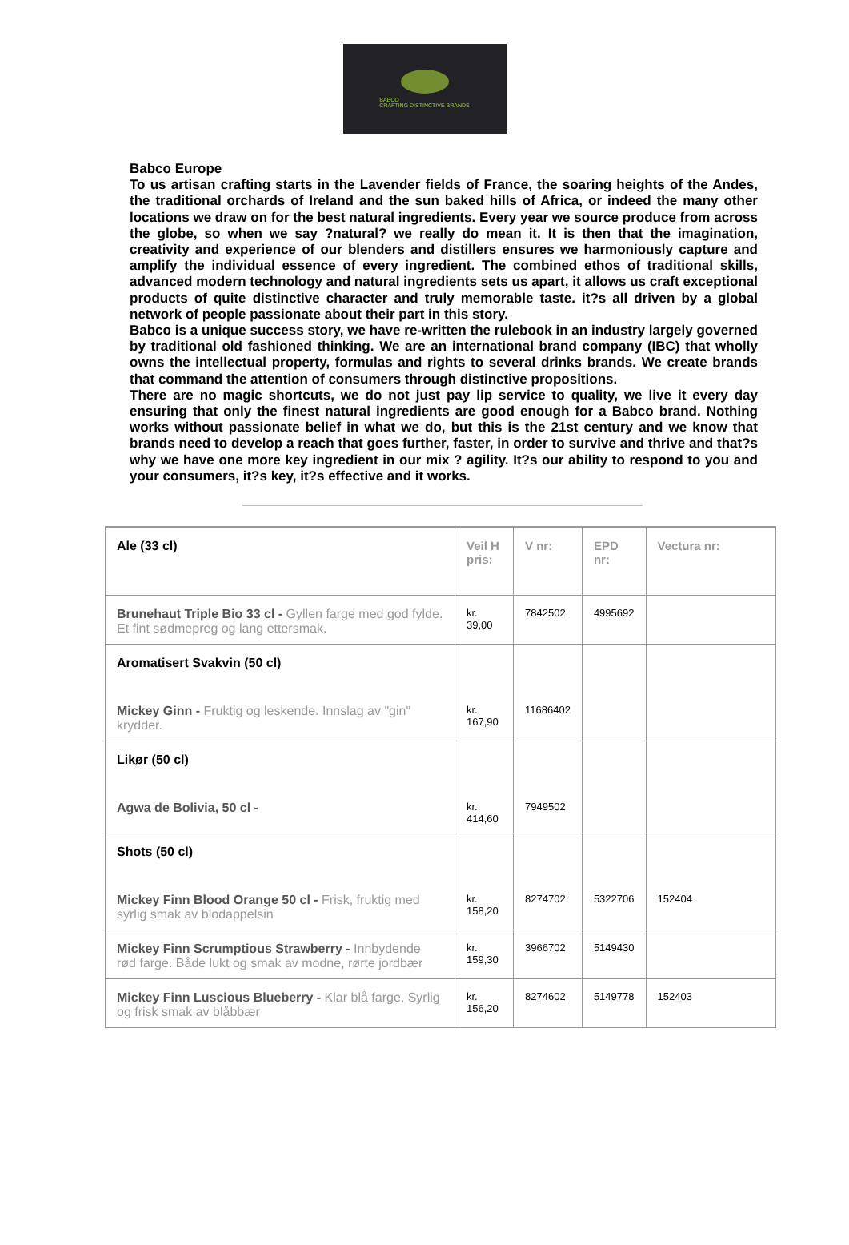BABCO
CRAFTING DISTINCTIVE BRANDS
Babco Europe
To us artisan crafting starts in the Lavender fields of France, the soaring heights of the Andes, the traditional orchards of Ireland and the sun baked hills of Africa, or indeed the many other locations we draw on for the best natural ingredients. Every year we source produce from across the globe, so when we say ?natural? we really do mean it. It is then that the imagination, creativity and experience of our blenders and distillers ensures we harmoniously capture and amplify the individual essence of every ingredient. The combined ethos of traditional skills, advanced modern technology and natural ingredients sets us apart, it allows us craft exceptional products of quite distinctive character and truly memorable taste. it?s all driven by a global network of people passionate about their part in this story.
Babco is a unique success story, we have re-written the rulebook in an industry largely governed by traditional old fashioned thinking. We are an international brand company (IBC) that wholly owns the intellectual property, formulas and rights to several drinks brands. We create brands that command the attention of consumers through distinctive propositions.
There are no magic shortcuts, we do not just pay lip service to quality, we live it every day ensuring that only the finest natural ingredients are good enough for a Babco brand. Nothing works without passionate belief in what we do, but this is the 21st century and we know that brands need to develop a reach that goes further, faster, in order to survive and thrive and that?s why we have one more key ingredient in our mix ? agility. It?s our ability to respond to you and your consumers, it?s key, it?s effective and it works.
| Ale (33 cl) | Veil H pris: | V nr: | EPD nr: | Vectura nr: |
| Brunehaut Triple Bio 33 cl - Gyllen farge med god fylde. Et fint sødmepreg og lang ettersmak. | kr. 39,00 | 7842502 | 4995692 | |
| Aromatisert Svakvin (50 cl) Mickey Ginn - Fruktig og leskende. Innslag av "gin" krydder. | kr. 167,90 | 11686402 | | |
| Likør (50 cl) Agwa de Bolivia, 50 cl - | kr. 414,60 | 7949502 | | |
| Shots (50 cl) Mickey Finn Blood Orange 50 cl - Frisk, fruktig med syrlig smak av blodappelsin | kr. 158,20 | 8274702 | 5322706 | 152404 |
| Mickey Finn Scrumptious Strawberry - Innbydende rød farge. Både lukt og smak av modne, rørte jordbær | kr. 159,30 | 3966702 | 5149430 | |
| Mickey Finn Luscious Blueberry - Klar blå farge. Syrlig og frisk smak av blåbbær | kr. 156,20 | 8274602 | 5149778 | 152403 |